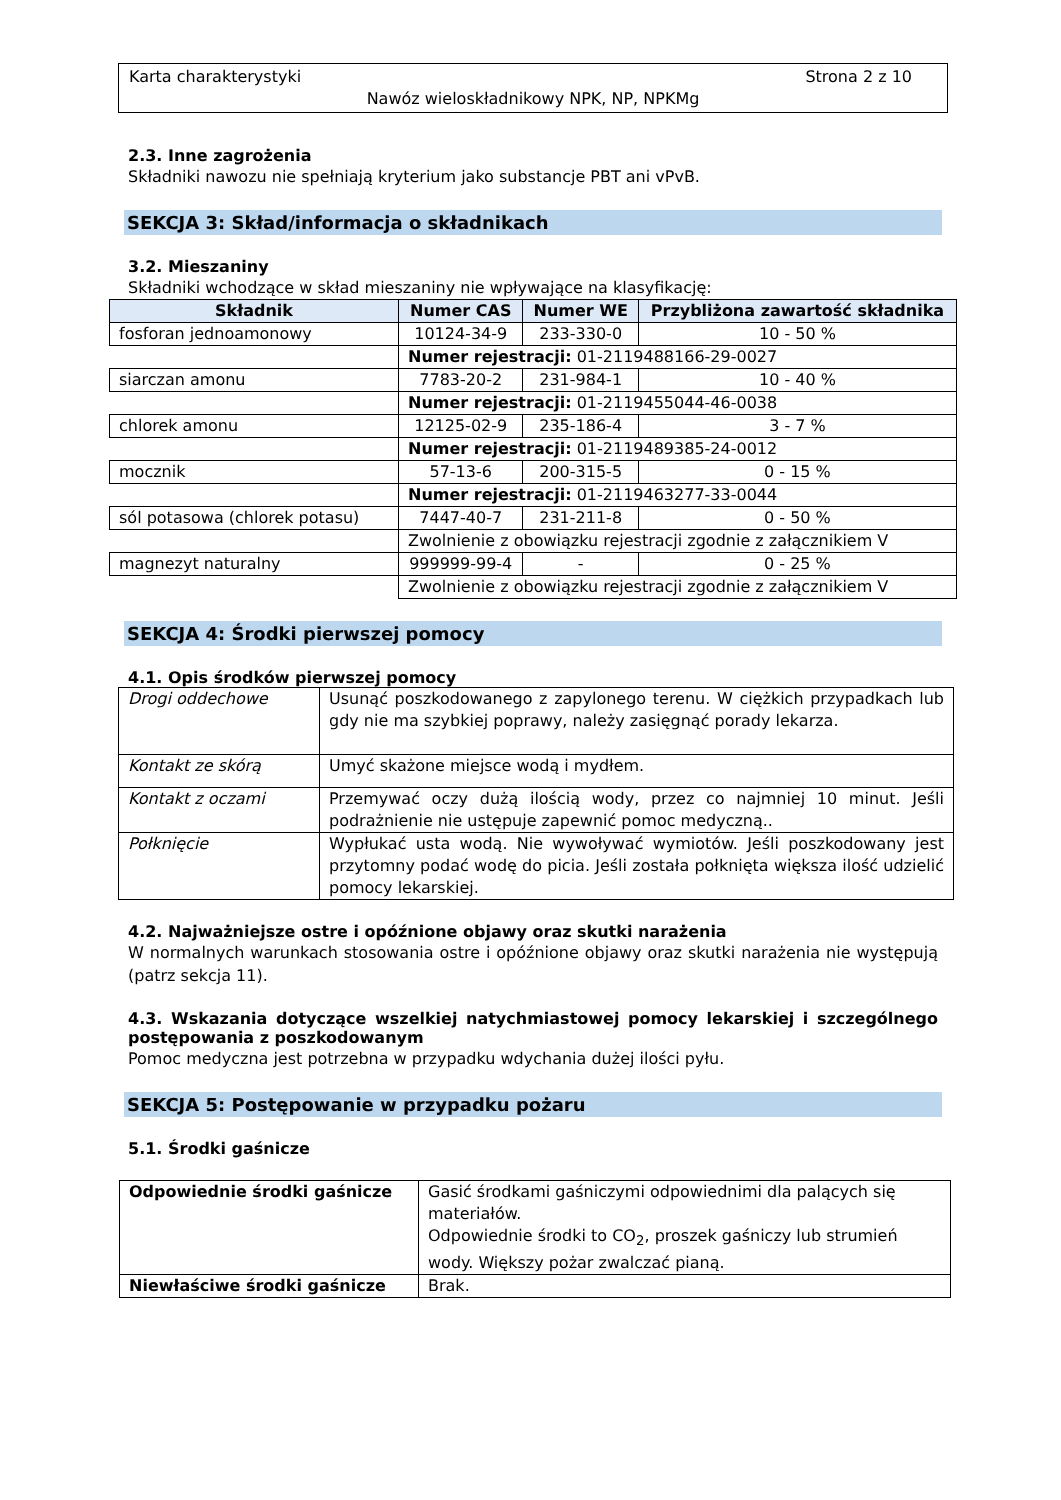Karta charakterystyki Strona 2 z 10
Nawóz wieloskładnikowy NPK, NP, NPKMg
2.3. Inne zagrożenia
Składniki nawozu nie spełniają kryterium jako substancje PBT ani vPvB.
SEKCJA 3: Skład/informacja o składnikach
3.2. Mieszaniny
Składniki wchodzące w skład mieszaniny nie wpływające na klasyfikację:
| Składnik | Numer CAS | Numer WE | Przybliżona zawartość składnika |
| --- | --- | --- | --- |
| fosforan jednoamonowy | 10124-34-9 | 233-330-0 | 10 - 50 % |
| | Numer rejestracji: 01-2119488166-29-0027 | | |
| siarczan amonu | 7783-20-2 | 231-984-1 | 10 - 40 % |
| | Numer rejestracji: 01-2119455044-46-0038 | | |
| chlorek amonu | 12125-02-9 | 235-186-4 | 3 - 7 % |
| | Numer rejestracji: 01-2119489385-24-0012 | | |
| mocznik | 57-13-6 | 200-315-5 | 0 - 15 % |
| | Numer rejestracji: 01-2119463277-33-0044 | | |
| sól potasowa (chlorek potasu) | 7447-40-7 | 231-211-8 | 0 - 50 % |
| | Zwolnienie z obowiązku rejestracji zgodnie z załącznikiem V | | |
| magnezyt naturalny | 999999-99-4 | - | 0 - 25 % |
| | Zwolnienie z obowiązku rejestracji zgodnie z załącznikiem V | | |
SEKCJA 4: Środki pierwszej pomocy
4.1. Opis środków pierwszej pomocy
| Drogi oddechowe | Usunąć poszkodowanego z zapylonego terenu. W ciężkich przypadkach lub gdy nie ma szybkiej poprawy, należy zasięgnąć porady lekarza. |
| Kontakt ze skórą | Umyć skażone miejsce wodą i mydłem. |
| Kontakt z oczami | Przemywać oczy dużą ilością wody, przez co najmniej 10 minut. Jeśli podrażnienie nie ustępuje zapewnić pomoc medyczną.. |
| Połknięcie | Wypłukać usta wodą. Nie wywoływać wymiotów. Jeśli poszkodowany jest przytomny podać wodę do picia. Jeśli została połknięta większa ilość udzielić pomocy lekarskiej. |
4.2. Najważniejsze ostre i opóźnione objawy oraz skutki narażenia
W normalnych warunkach stosowania ostre i opóźnione objawy oraz skutki narażenia nie występują (patrz sekcja 11).
4.3. Wskazania dotyczące wszelkiej natychmiastowej pomocy lekarskiej i szczególnego postępowania z poszkodowanym
Pomoc medyczna jest potrzebna w przypadku wdychania dużej ilości pyłu.
SEKCJA 5: Postępowanie w przypadku pożaru
5.1. Środki gaśnicze
| Odpowiednie środki gaśnicze | Gasić środkami gaśniczymi odpowiednimi dla palących się materiałów. Odpowiednie środki to CO<sub>2</sub>, proszek gaśniczy lub strumień wody. Większy pożar zwalczać pianą. |
| Niewłaściwe środki gaśnicze | Brak. |